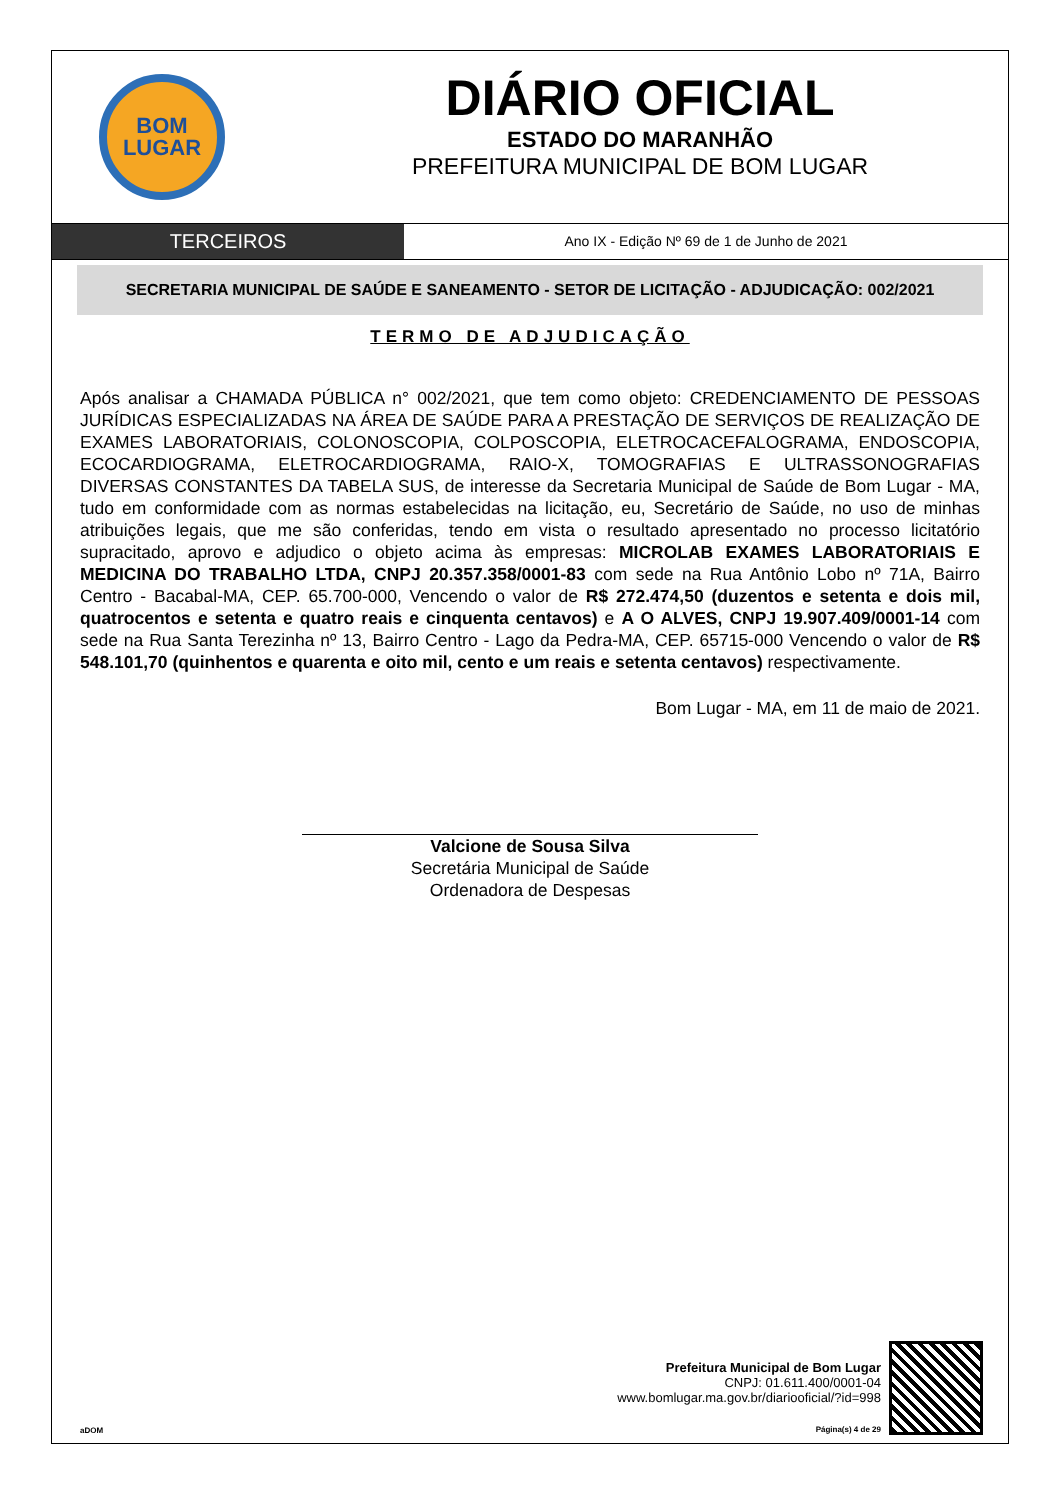BOM
LUGAR
DIÁRIO OFICIAL
ESTADO DO MARANHÃO
PREFEITURA MUNICIPAL DE BOM LUGAR
TERCEIROS
Ano IX - Edição Nº 69 de 1 de Junho de 2021
SECRETARIA MUNICIPAL DE SAÚDE E SANEAMENTO - SETOR DE LICITAÇÃO - ADJUDICAÇÃO: 002/2021
TERMO DE ADJUDICAÇÃO
Após analisar a CHAMADA PÚBLICA n° 002/2021, que tem como objeto: CREDENCIAMENTO DE PESSOAS JURÍDICAS ESPECIALIZADAS NA ÁREA DE SAÚDE PARA A PRESTAÇÃO DE SERVIÇOS DE REALIZAÇÃO DE EXAMES LABORATORIAIS, COLONOSCOPIA, COLPOSCOPIA, ELETROCACEFALOGRAMA, ENDOSCOPIA, ECOCARDIOGRAMA, ELETROCARDIOGRAMA, RAIO-X, TOMOGRAFIAS E ULTRASSONOGRAFIAS DIVERSAS CONSTANTES DA TABELA SUS, de interesse da Secretaria Municipal de Saúde de Bom Lugar - MA, tudo em conformidade com as normas estabelecidas na licitação, eu, Secretário de Saúde, no uso de minhas atribuições legais, que me são conferidas, tendo em vista o resultado apresentado no processo licitatório supracitado, aprovo e adjudico o objeto acima às empresas: MICROLAB EXAMES LABORATORIAIS E MEDICINA DO TRABALHO LTDA, CNPJ 20.357.358/0001-83 com sede na Rua Antônio Lobo nº 71A, Bairro Centro - Bacabal-MA, CEP. 65.700-000, Vencendo o valor de R$ 272.474,50 (duzentos e setenta e dois mil, quatrocentos e setenta e quatro reais e cinquenta centavos) e A O ALVES, CNPJ 19.907.409/0001-14 com sede na Rua Santa Terezinha nº 13, Bairro Centro - Lago da Pedra-MA, CEP. 65715-000 Vencendo o valor de R$ 548.101,70 (quinhentos e quarenta e oito mil, cento e um reais e setenta centavos) respectivamente.
Bom Lugar - MA, em 11 de maio de 2021.
Valcione de Sousa Silva
Secretária Municipal de Saúde
Ordenadora de Despesas
aDOM
Prefeitura Municipal de Bom Lugar
CNPJ: 01.611.400/0001-04
www.bomlugar.ma.gov.br/diariooficial/?id=998
Página(s) 4 de 29